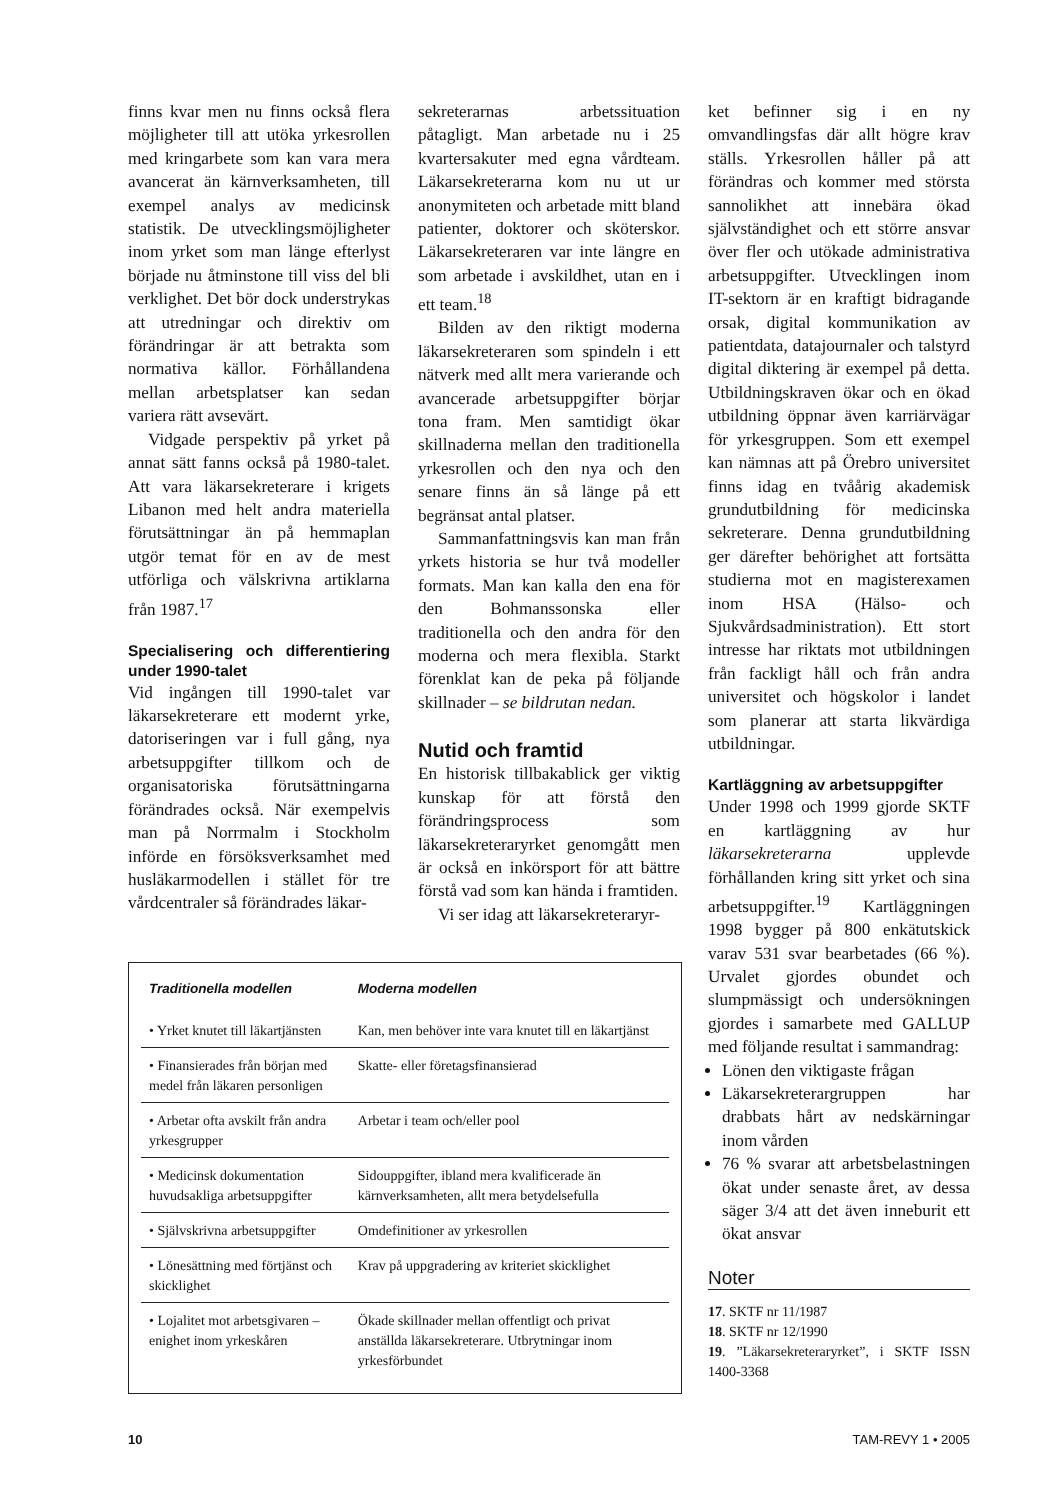finns kvar men nu finns också flera möjligheter till att utöka yrkesrollen med kringarbete som kan vara mera avancerat än kärnverksamheten, till exempel analys av medicinsk statistik. De utvecklingsmöjligheter inom yrket som man länge efterlyst började nu åtminstone till viss del bli verklighet. Det bör dock understrykas att utredningar och direktiv om förändringar är att betrakta som normativa källor. Förhållandena mellan arbetsplatser kan sedan variera rätt avsevärt.
Vidgade perspektiv på yrket på annat sätt fanns också på 1980-talet. Att vara läkarsekreterare i krigets Libanon med helt andra materiella förutsättningar än på hemmaplan utgör temat för en av de mest utförliga och välskrivna artiklarna från 1987.<sup>17</sup>
Specialisering och differentiering under 1990-talet
Vid ingången till 1990-talet var läkarsekreterare ett modernt yrke, datoriseringen var i full gång, nya arbetsuppgifter tillkom och de organisatoriska förutsättningarna förändrades också. När exempelvis man på Norrmalm i Stockholm införde en försöksverksamhet med husläkarmodellen i stället för tre vårdcentraler så förändrades läkar-
sekreterarnas arbetssituation påtagligt. Man arbetade nu i 25 kvartersakuter med egna vårdteam. Läkarsekreterarna kom nu ut ur anonymiteten och arbetade mitt bland patienter, doktorer och sköterskor. Läkarsekreteraren var inte längre en som arbetade i avskildhet, utan en i ett team.<sup>18</sup>
Bilden av den riktigt moderna läkarsekreteraren som spindeln i ett nätverk med allt mera varierande och avancerade arbetsuppgifter börjar tona fram. Men samtidigt ökar skillnaderna mellan den traditionella yrkesrollen och den nya och den senare finns än så länge på ett begränsat antal platser.
Sammanfattningsvis kan man från yrkets historia se hur två modeller formats. Man kan kalla den ena för den Bohmanssonska eller traditionella och den andra för den moderna och mera flexibla. Starkt förenklat kan de peka på följande skillnader – se bildrutan nedan.
Nutid och framtid
En historisk tillbakablick ger viktig kunskap för att förstå den förändringsprocess som läkarsekreteraryrket genomgått men är också en inkörsport för att bättre förstå vad som kan hända i framtiden.
Vi ser idag att läkarsekreteraryr-
ket befinner sig i en ny omvandlingsfas där allt högre krav ställs. Yrkesrollen håller på att förändras och kommer med största sannolikhet att innebära ökad självständighet och ett större ansvar över fler och utökade administrativa arbetsuppgifter. Utvecklingen inom IT-sektorn är en kraftigt bidragande orsak, digital kommunikation av patientdata, datajournaler och talstyrd digital diktering är exempel på detta. Utbildningskraven ökar och en ökad utbildning öppnar även karriärvägar för yrkesgruppen. Som ett exempel kan nämnas att på Örebro universitet finns idag en tvåårig akademisk grundutbildning för medicinska sekreterare. Denna grundutbildning ger därefter behörighet att fortsätta studierna mot en magisterexamen inom HSA (Hälso- och Sjukvårdsadministration). Ett stort intresse har riktats mot utbildningen från fackligt håll och från andra universitet och högskolor i landet som planerar att starta likvärdiga utbildningar.
Kartläggning av arbetsuppgifter
Under 1998 och 1999 gjorde SKTF en kartläggning av hur läkarsekreterarna upplevde förhållanden kring sitt yrket och sina arbetsuppgifter.<sup>19</sup> Kartläggningen 1998 bygger på 800 enkätutskick varav 531 svar bearbetades (66 %). Urvalet gjordes obundet och slumpmässigt och undersökningen gjordes i samarbete med GALLUP med följande resultat i sammandrag:
Lönen den viktigaste frågan
Läkarsekreterargruppen har drabbats hårt av nedskärningar inom vården
76 % svarar att arbetsbelastningen ökat under senaste året, av dessa säger 3/4 att det även inneburit ett ökat ansvar
Noter
17. SKTF nr 11/1987
18. SKTF nr 12/1990
19. ”Läkarsekreteraryrket”, i SKTF ISSN 1400-3368
| Traditionella modellen | Moderna modellen |
| --- | --- |
| • Yrket knutet till läkartjänsten | Kan, men behöver inte vara knutet till en läkartjänst |
| • Finansierades från början med medel från läkaren personligen | Skatte- eller företagsfinansierad |
| • Arbetar ofta avskilt från andra yrkesgrupper | Arbetar i team och/eller pool |
| • Medicinsk dokumentation huvudsakliga arbetsuppgifter | Sidouppgifter, ibland mera kvalificerade än kärnverksamheten, allt mera betydelsefulla |
| • Självskrivna arbetsuppgifter | Omdefinitioner av yrkesrollen |
| • Lönesättning med förtjänst och skicklighet | Krav på uppgradering av kriteriet skicklighet |
| • Lojalitet mot arbetsgivaren – enighet inom yrkeskåren | Ökade skillnader mellan offentligt och privat anställda läkarsekreterare. Utbrytningar inom yrkesförbundet |
10 TAM-REVY 1 • 2005